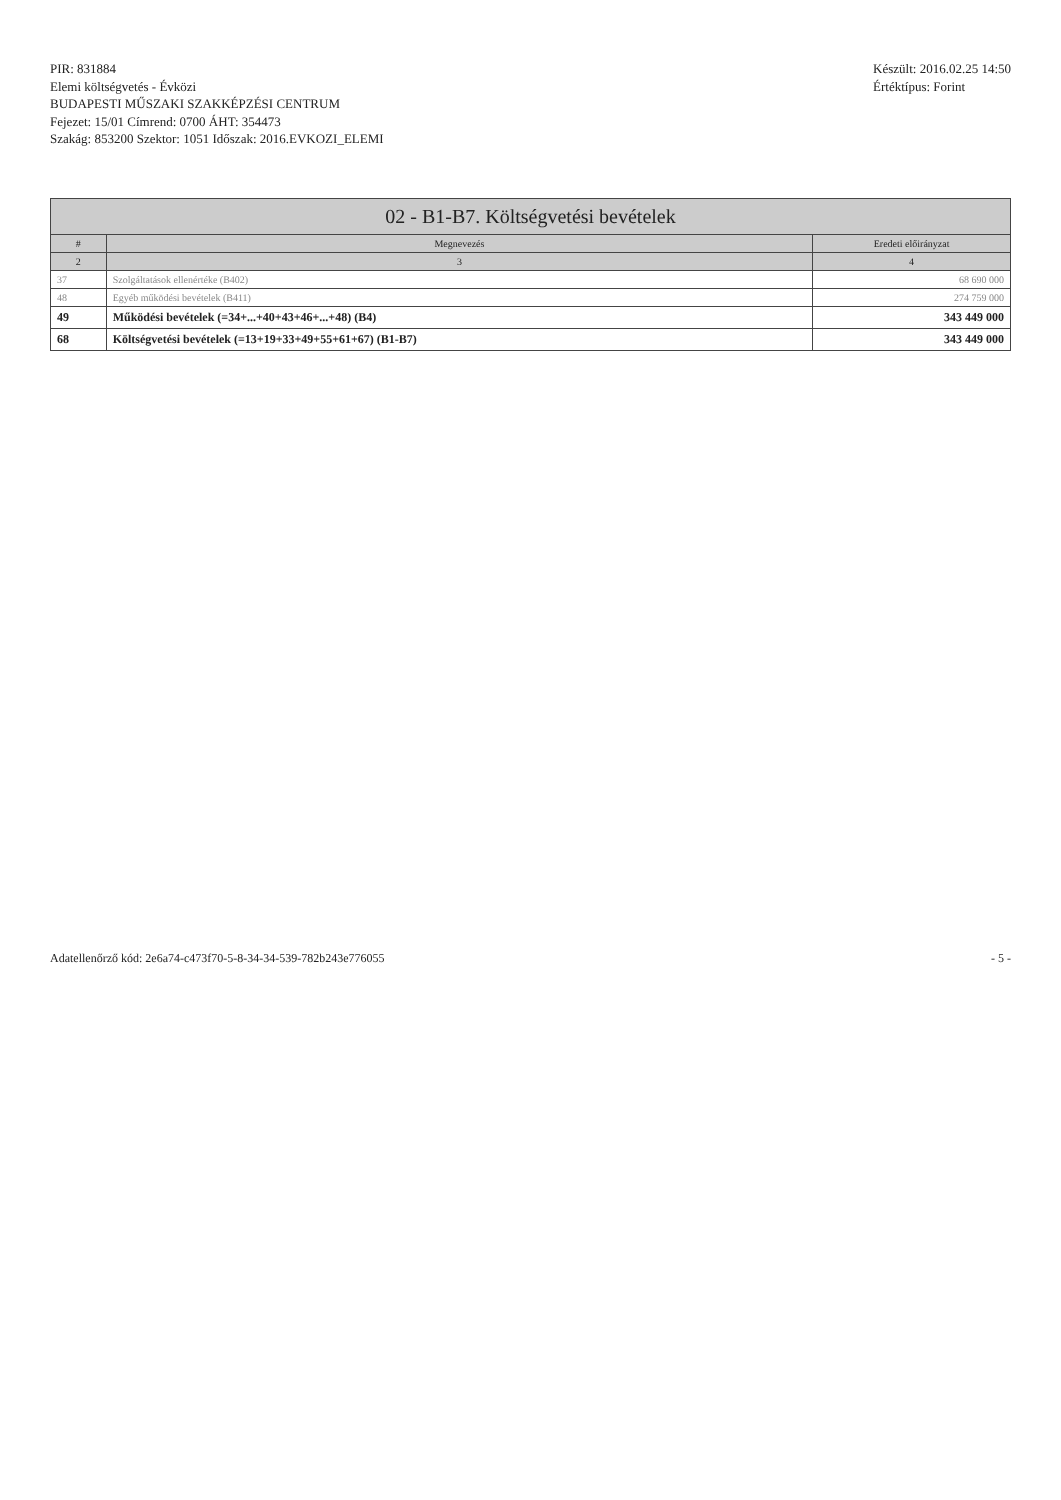PIR: 831884
Elemi költségvetés - Évközi
BUDAPESTI MŰSZAKI SZAKKÉPZÉSI CENTRUM
Fejezet: 15/01 Címrend: 0700 ÁHT: 354473
Szakág: 853200 Szektor: 1051 Időszak: 2016.EVKOZI_ELEMI
Készült: 2016.02.25 14:50
Értéktípus: Forint
| 02 - B1-B7. Költségvetési bevételek | | |
| --- | --- | --- |
| # | Megnevezés | Eredeti előirányzat |
| 2 | 3 | 4 |
| 37 | Szolgáltatások ellenértéke (B402) | 68 690 000 |
| 48 | Egyéb működési bevételek (B411) | 274 759 000 |
| 49 | Működési bevételek (=34+...+40+43+46+...+48) (B4) | 343 449 000 |
| 68 | Költségvetési bevételek (=13+19+33+49+55+61+67) (B1-B7) | 343 449 000 |
Adatellenőrző kód: 2e6a74-c473f70-5-8-34-34-539-782b243e776055 - 5 -